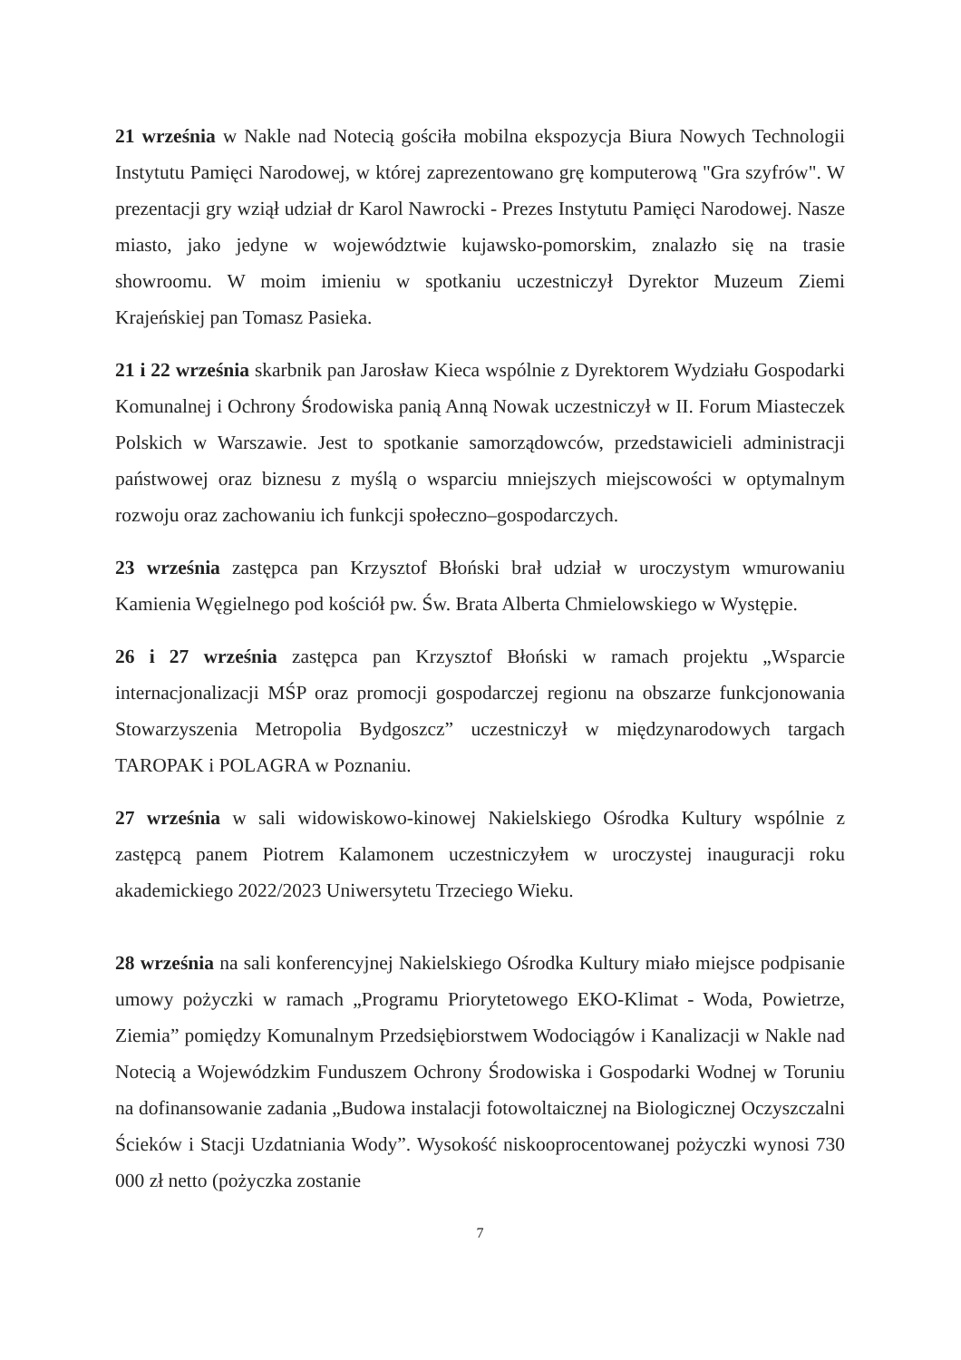21 września w Nakle nad Notecią gościła mobilna ekspozycja Biura Nowych Technologii Instytutu Pamięci Narodowej, w której zaprezentowano grę komputerową "Gra szyfrów". W prezentacji gry wziął udział dr Karol Nawrocki - Prezes Instytutu Pamięci Narodowej. Nasze miasto, jako jedyne w województwie kujawsko-pomorskim, znalazło się na trasie showroomu. W moim imieniu w spotkaniu uczestniczył Dyrektor Muzeum Ziemi Krajeńskiej pan Tomasz Pasieka.
21 i 22 września skarbnik pan Jarosław Kieca wspólnie z Dyrektorem Wydziału Gospodarki Komunalnej i Ochrony Środowiska panią Anną Nowak uczestniczył w II. Forum Miasteczek Polskich w Warszawie. Jest to spotkanie samorządowców, przedstawicieli administracji państwowej oraz biznesu z myślą o wsparciu mniejszych miejscowości w optymalnym rozwoju oraz zachowaniu ich funkcji społeczno–gospodarczych.
23 września zastępca pan Krzysztof Błoński brał udział w uroczystym wmurowaniu Kamienia Węgielnego pod kościół pw. Św. Brata Alberta Chmielowskiego w Występie.
26 i 27 września zastępca pan Krzysztof Błoński w ramach projektu „Wsparcie internacjonalizacji MŚP oraz promocji gospodarczej regionu na obszarze funkcjonowania Stowarzyszenia Metropolia Bydgoszcz” uczestniczył w międzynarodowych targach TAROPAK i POLAGRA w Poznaniu.
27 września w sali widowiskowo-kinowej Nakielskiego Ośrodka Kultury wspólnie z zastępcą panem Piotrem Kalamonem uczestniczyłem w uroczystej inauguracji roku akademickiego 2022/2023 Uniwersytetu Trzeciego Wieku.
28 września na sali konferencyjnej Nakielskiego Ośrodka Kultury miało miejsce podpisanie umowy pożyczki w ramach „Programu Priorytetowego EKO-Klimat - Woda, Powietrze, Ziemia” pomiędzy Komunalnym Przedsiębiorstwem Wodociągów i Kanalizacji w Nakle nad Notecią a Wojewódzkim Funduszem Ochrony Środowiska i Gospodarki Wodnej w Toruniu na dofinansowanie zadania „Budowa instalacji fotowoltaicznej na Biologicznej Oczyszczalni Ścieków i Stacji Uzdatniania Wody”. Wysokość niskooprocentowanej pożyczki wynosi 730 000 zł netto (pożyczka zostanie
7